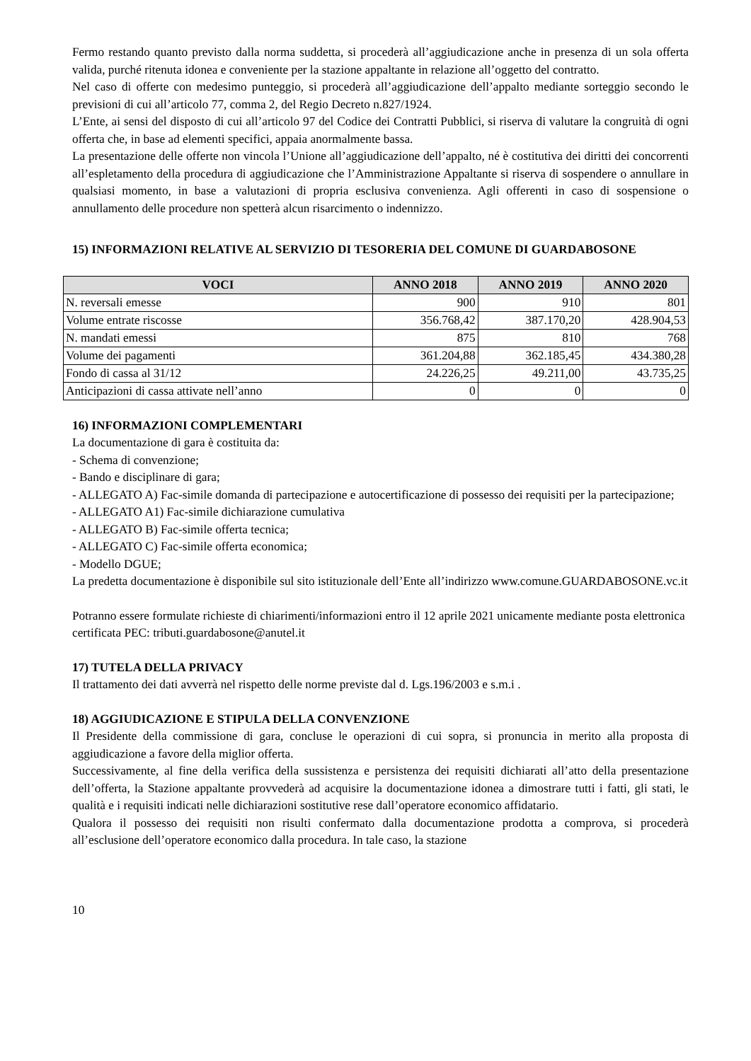Fermo restando quanto previsto dalla norma suddetta, si procederà all’aggiudicazione anche in presenza di un sola offerta valida, purché ritenuta idonea e conveniente per la stazione appaltante in relazione all’oggetto del contratto.
Nel caso di offerte con medesimo punteggio, si procederà all’aggiudicazione dell’appalto mediante sorteggio secondo le previsioni di cui all’articolo 77, comma 2, del Regio Decreto n.827/1924.
L’Ente, ai sensi del disposto di cui all’articolo 97 del Codice dei Contratti Pubblici, si riserva di valutare la congruità di ogni offerta che, in base ad elementi specifici, appaia anormalmente bassa.
La presentazione delle offerte non vincola l’Unione all’aggiudicazione dell’appalto, né è costitutiva dei diritti dei concorrenti all’espletamento della procedura di aggiudicazione che l’Amministrazione Appaltante si riserva di sospendere o annullare in qualsiasi momento, in base a valutazioni di propria esclusiva convenienza. Agli offerenti in caso di sospensione o annullamento delle procedure non spetterà alcun risarcimento o indennizzo.
15) INFORMAZIONI RELATIVE AL SERVIZIO DI TESORERIA DEL COMUNE DI GUARDABOSONE
| VOCI | ANNO 2018 | ANNO 2019 | ANNO 2020 |
| --- | --- | --- | --- |
| N. reversali emesse | 900 | 910 | 801 |
| Volume entrate riscosse | 356.768,42 | 387.170,20 | 428.904,53 |
| N. mandati emessi | 875 | 810 | 768 |
| Volume dei pagamenti | 361.204,88 | 362.185,45 | 434.380,28 |
| Fondo di cassa al 31/12 | 24.226,25 | 49.211,00 | 43.735,25 |
| Anticipazioni di cassa attivate nell’anno | 0 | 0 | 0 |
16) INFORMAZIONI COMPLEMENTARI
La documentazione di gara è costituita da:
- Schema di convenzione;
- Bando e disciplinare di gara;
- ALLEGATO A) Fac-simile domanda di partecipazione e autocertificazione di possesso dei requisiti per la partecipazione;
- ALLEGATO A1) Fac-simile dichiarazione cumulativa
- ALLEGATO B) Fac-simile offerta tecnica;
- ALLEGATO C) Fac-simile offerta economica;
- Modello DGUE;
La predetta documentazione è disponibile sul sito istituzionale dell’Ente all’indirizzo www.comune.GUARDABOSONE.vc.it
Potranno essere formulate richieste di chiarimenti/informazioni entro il 12 aprile 2021 unicamente mediante posta elettronica certificata PEC: tributi.guardabosone@anutel.it
17) TUTELA DELLA PRIVACY
Il trattamento dei dati avverrà nel rispetto delle norme previste dal d. Lgs.196/2003 e s.m.i .
18) AGGIUDICAZIONE E STIPULA DELLA CONVENZIONE
Il Presidente della commissione di gara, concluse le operazioni di cui sopra, si pronuncia in merito alla proposta di aggiudicazione a favore della miglior offerta.
Successivamente, al fine della verifica della sussistenza e persistenza dei requisiti dichiarati all’atto della presentazione dell’offerta, la Stazione appaltante provvederà ad acquisire la documentazione idonea a dimostrare tutti i fatti, gli stati, le qualità e i requisiti indicati nelle dichiarazioni sostitutive rese dall’operatore economico affidatario.
Qualora il possesso dei requisiti non risulti confermato dalla documentazione prodotta a comprova, si procederà all’esclusione dell’operatore economico dalla procedura. In tale caso, la stazione
10